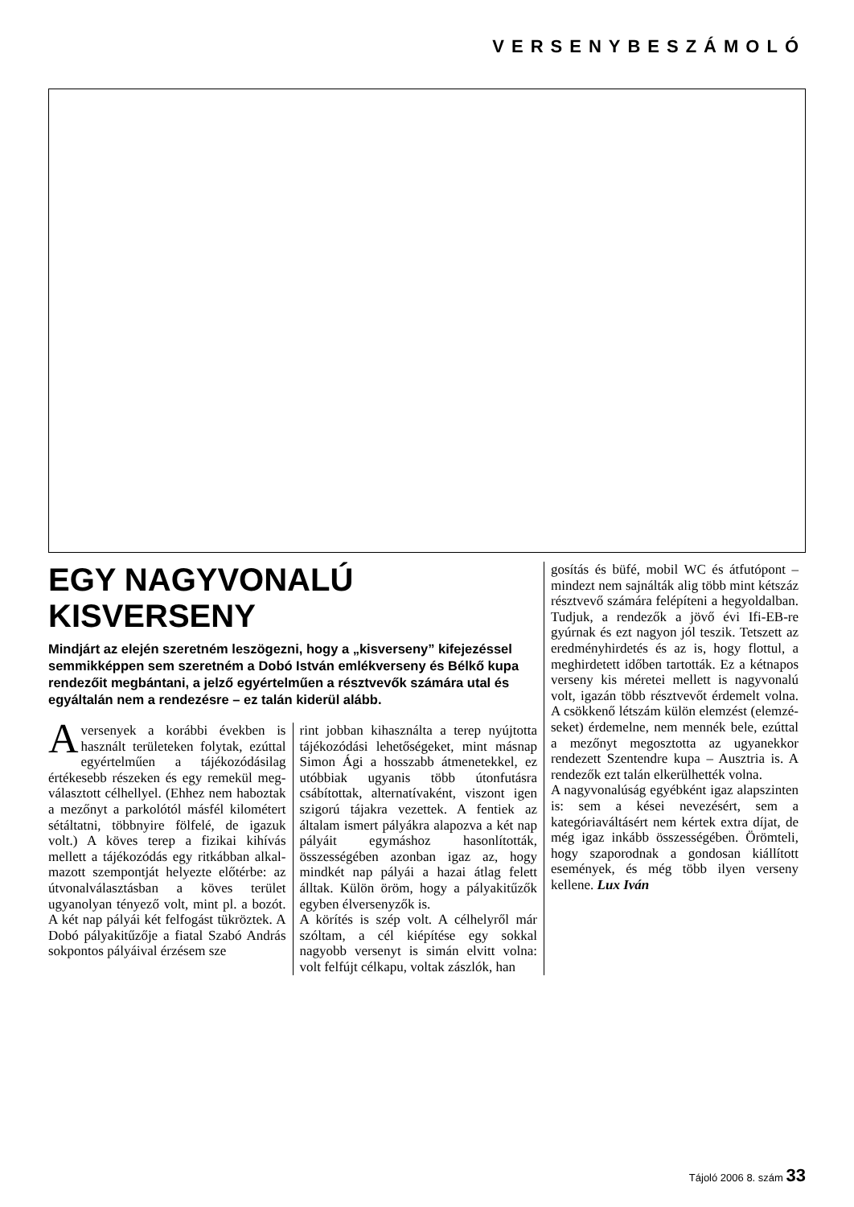VERSENYBESZÁMOLÓ
EGY NAGYVONALÚ KISVERSENY
Mindjárt az elején szeretném leszögezni, hogy a „kisver­seny” kifejezéssel semmikképpen sem szeretném a Dobó István emlékverseny és Bélkő kupa rendezőit megbántani, a jelző egyértelműen a résztvevők számára utal és egyáltalán nem a rendezésre – ez talán kiderül alább.
A versenyek a korábbi évek­ben is használt területeken folytak, ezúttal egyértelműen a tájékozódásilag értékesebb részeken és egy remekül meg­választott célhellyel. (Ehhez nem haboztak a mezőnyt a parkolótól másfél kilométert sétáltatni, többnyire fölfelé, de igazuk volt.) A köves terep a fizikai kihívás mellett a tájé­kozódás egy ritkábban alkal­mazott szempontját helyezte előtérbe: az útvonalválasztás­ban a köves terület ugyanolyan tényező volt, mint pl. a bozót. A két nap pályái két felfogást tükröztek. A Dobó pályakitű­zője a fiatal Szabó András sok­pontos pályáival érzésem sze­
rint jobban kihasználta a terep nyújtotta tájékozódási lehető­ségeket, mint másnap Simon Ági a hosszabb átmenetekkel, ez utóbbiak ugyanis több úton­futásra csábítottak, alternatíva­ként, viszont igen szigorú tájak­ra vezettek. A fentiek az általam ismert pályákra alapozva a két nap pályáit egymáshoz hason­lították, összességében azon­ban igaz az, hogy mindkét nap pályái a hazai átlag felett álltak. Külön öröm, hogy a pályakitű­zők egyben élversenyzők is.
A körítés is szép volt. A célhely­ről már szóltam, a cél kiépítése egy sokkal nagyobb versenyt is simán elvitt volna: volt felfújt célkapu, voltak zászlók, han­
gosítás és büfé, mobil WC és átfutópont – mindezt nem saj­nálták alig több mint kétszáz résztvevő számára felépíteni a hegyoldalban. Tudjuk, a rende­zők a jövő évi Ifi-EB-re gyúrnak és ezt nagyon jól teszik. Tetszett az eredményhirdetés és az is, hogy flottul, a meghirdetett idő­ben tartották. Ez a kétnapos ver­seny kis méretei mellett is nagy­vonalú volt, igazán több résztve­vőt érdemelt volna. A csökkenő létszám külön elemzést (elemzé­seket) érdemelne, nem mennék bele, ezúttal a mezőnyt megosz­totta az ugyanekkor rendezett Szentendre kupa – Ausztria is. A rendezők ezt talán elkerülhették volna.
A nagyvonalúság egyébként igaz alapszinten is: sem a kései nevezésért, sem a kategóriavál­tásért nem kértek extra díjat, de még igaz inkább összessé­gében. Örömteli, hogy szapo­rodnak a gondosan kiállított események, és még több ilyen verseny kellene. Lux Iván
Tájoló 2006 8. szám 33